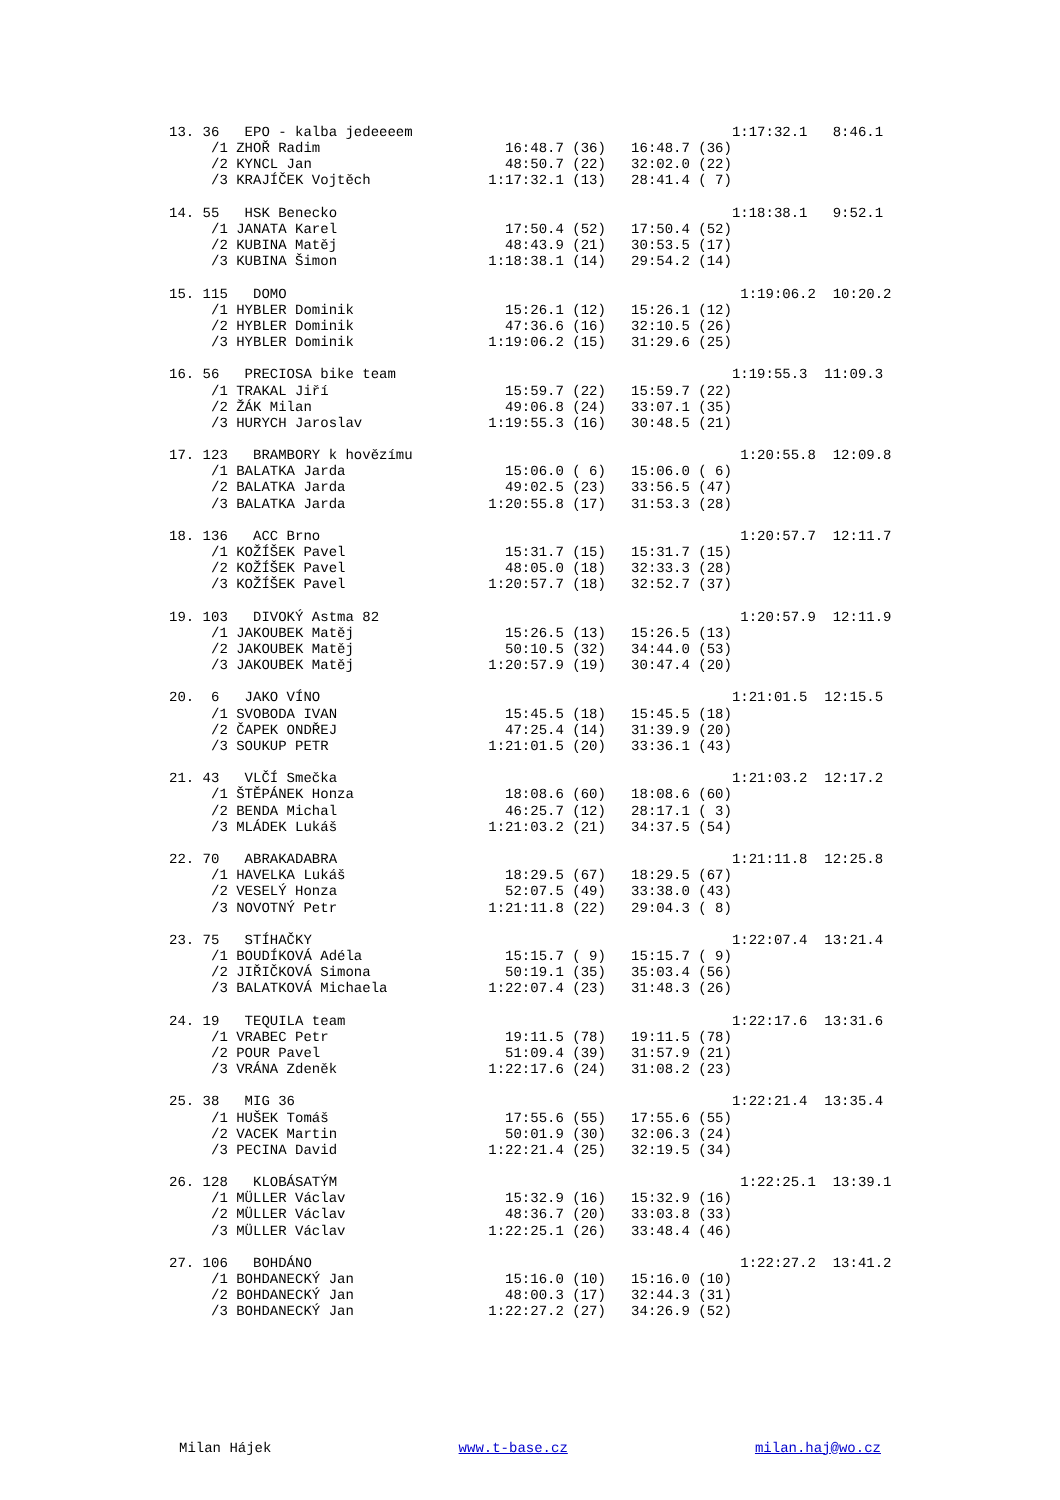13. 36   EPO - kalba jedeeeem                                      1:17:32.1   8:46.1
     /1 ZHOŘ Radim                      16:48.7 (36)   16:48.7 (36)
     /2 KYNCL Jan                       48:50.7 (22)   32:02.0 (22)
     /3 KRAJÍČEK Vojtěch              1:17:32.1 (13)   28:41.4 ( 7)

14. 55   HSK Benecko                                               1:18:38.1   9:52.1
     /1 JANATA Karel                    17:50.4 (52)   17:50.4 (52)
     /2 KUBINA Matěj                    48:43.9 (21)   30:53.5 (17)
     /3 KUBINA Šimon                  1:18:38.1 (14)   29:54.2 (14)

15. 115   DOMO                                                      1:19:06.2  10:20.2
     /1 HYBLER Dominik                  15:26.1 (12)   15:26.1 (12)
     /2 HYBLER Dominik                  47:36.6 (16)   32:10.5 (26)
     /3 HYBLER Dominik                1:19:06.2 (15)   31:29.6 (25)

16. 56   PRECIOSA bike team                                        1:19:55.3  11:09.3
     /1 TRAKAL Jiří                     15:59.7 (22)   15:59.7 (22)
     /2 ŽÁK Milan                       49:06.8 (24)   33:07.1 (35)
     /3 HURYCH Jaroslav               1:19:55.3 (16)   30:48.5 (21)

17. 123   BRAMBORY k hovězímu                                       1:20:55.8  12:09.8
     /1 BALATKA Jarda                   15:06.0 ( 6)   15:06.0 ( 6)
     /2 BALATKA Jarda                   49:02.5 (23)   33:56.5 (47)
     /3 BALATKA Jarda                 1:20:55.8 (17)   31:53.3 (28)

18. 136   ACC Brno                                                  1:20:57.7  12:11.7
     /1 KOŽÍŠEK Pavel                   15:31.7 (15)   15:31.7 (15)
     /2 KOŽÍŠEK Pavel                   48:05.0 (18)   32:33.3 (28)
     /3 KOŽÍŠEK Pavel                 1:20:57.7 (18)   32:52.7 (37)

19. 103   DIVOKÝ Astma 82                                           1:20:57.9  12:11.9
     /1 JAKOUBEK Matěj                  15:26.5 (13)   15:26.5 (13)
     /2 JAKOUBEK Matěj                  50:10.5 (32)   34:44.0 (53)
     /3 JAKOUBEK Matěj                1:20:57.9 (19)   30:47.4 (20)

20.  6   JAKO VÍNO                                                 1:21:01.5  12:15.5
     /1 SVOBODA IVAN                    15:45.5 (18)   15:45.5 (18)
     /2 ČAPEK ONDŘEJ                    47:25.4 (14)   31:39.9 (20)
     /3 SOUKUP PETR                   1:21:01.5 (20)   33:36.1 (43)

21. 43   VLČÍ Smečka                                               1:21:03.2  12:17.2
     /1 ŠTĚPÁNEK Honza                  18:08.6 (60)   18:08.6 (60)
     /2 BENDA Michal                    46:25.7 (12)   28:17.1 ( 3)
     /3 MLÁDEK Lukáš                  1:21:03.2 (21)   34:37.5 (54)

22. 70   ABRAKADABRA                                               1:21:11.8  12:25.8
     /1 HAVELKA Lukáš                   18:29.5 (67)   18:29.5 (67)
     /2 VESELÝ Honza                    52:07.5 (49)   33:38.0 (43)
     /3 NOVOTNÝ Petr                  1:21:11.8 (22)   29:04.3 ( 8)

23. 75   STÍHAČKY                                                  1:22:07.4  13:21.4
     /1 BOUDÍKOVÁ Adéla                 15:15.7 ( 9)   15:15.7 ( 9)
     /2 JIŘIČKOVÁ Simona                50:19.1 (35)   35:03.4 (56)
     /3 BALATKOVÁ Michaela            1:22:07.4 (23)   31:48.3 (26)

24. 19   TEQUILA team                                              1:22:17.6  13:31.6
     /1 VRABEC Petr                     19:11.5 (78)   19:11.5 (78)
     /2 POUR Pavel                      51:09.4 (39)   31:57.9 (21)
     /3 VRÁNA Zdeněk                  1:22:17.6 (24)   31:08.2 (23)

25. 38   MIG 36                                                    1:22:21.4  13:35.4
     /1 HUŠEK Tomáš                     17:55.6 (55)   17:55.6 (55)
     /2 VACEK Martin                    50:01.9 (30)   32:06.3 (24)
     /3 PECINA David                  1:22:21.4 (25)   32:19.5 (34)

26. 128   KLOBÁSATÝM                                                1:22:25.1  13:39.1
     /1 MÜLLER Václav                   15:32.9 (16)   15:32.9 (16)
     /2 MÜLLER Václav                   48:36.7 (20)   33:03.8 (33)
     /3 MÜLLER Václav                 1:22:25.1 (26)   33:48.4 (46)

27. 106   BOHDÁNO                                                   1:22:27.2  13:41.2
     /1 BOHDANECKÝ Jan                  15:16.0 (10)   15:16.0 (10)
     /2 BOHDANECKÝ Jan                  48:00.3 (17)   32:44.3 (31)
     /3 BOHDANECKÝ Jan                1:22:27.2 (27)   34:26.9 (52)
Milan Hájek www.t-base.cz milan.haj@wo.cz